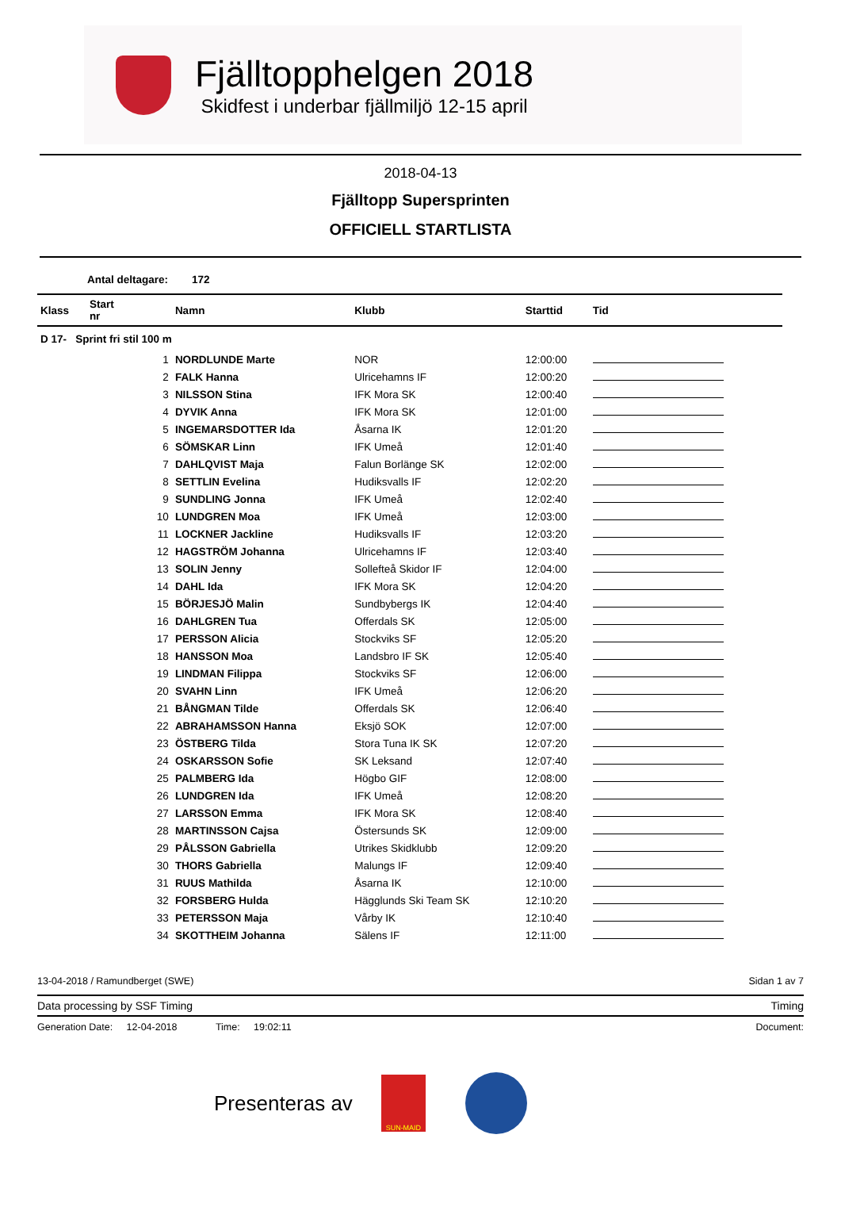Fjälltopphelgen 2018
Skidfest i underbar fjällmiljö 12-15 april
2018-04-13
Fjälltopp Supersprinten
OFFICIELL STARTLISTA
Antal deltagare: 172
| Klass | Start nr | Namn | Klubb | Starttid | Tid |
| --- | --- | --- | --- | --- | --- |
| D 17- Sprint fri stil 100 m | | | | | |
| | 1 | NORDLUNDE Marte | NOR | 12:00:00 | |
| | 2 | FALK Hanna | Ulricehamns IF | 12:00:20 | |
| | 3 | NILSSON Stina | IFK Mora SK | 12:00:40 | |
| | 4 | DYVIK Anna | IFK Mora SK | 12:01:00 | |
| | 5 | INGEMARSDOTTER Ida | Åsarna IK | 12:01:20 | |
| | 6 | SÖMSKAR Linn | IFK Umeå | 12:01:40 | |
| | 7 | DAHLQVIST Maja | Falun Borlänge SK | 12:02:00 | |
| | 8 | SETTLIN Evelina | Hudiksvalls IF | 12:02:20 | |
| | 9 | SUNDLING Jonna | IFK Umeå | 12:02:40 | |
| | 10 | LUNDGREN Moa | IFK Umeå | 12:03:00 | |
| | 11 | LOCKNER Jackline | Hudiksvalls IF | 12:03:20 | |
| | 12 | HAGSTRÖM Johanna | Ulricehamns IF | 12:03:40 | |
| | 13 | SOLIN Jenny | Sollefteå Skidor IF | 12:04:00 | |
| | 14 | DAHL Ida | IFK Mora SK | 12:04:20 | |
| | 15 | BÖRJESJÖ Malin | Sundbybergs IK | 12:04:40 | |
| | 16 | DAHLGREN Tua | Offerdals SK | 12:05:00 | |
| | 17 | PERSSON Alicia | Stockviks SF | 12:05:20 | |
| | 18 | HANSSON Moa | Landsbro IF SK | 12:05:40 | |
| | 19 | LINDMAN Filippa | Stockviks SF | 12:06:00 | |
| | 20 | SVAHN Linn | IFK Umeå | 12:06:20 | |
| | 21 | BÅNGMAN Tilde | Offerdals SK | 12:06:40 | |
| | 22 | ABRAHAMSSON Hanna | Eksjö SOK | 12:07:00 | |
| | 23 | ÖSTBERG Tilda | Stora Tuna IK SK | 12:07:20 | |
| | 24 | OSKARSSON Sofie | SK Leksand | 12:07:40 | |
| | 25 | PALMBERG Ida | Högbo GIF | 12:08:00 | |
| | 26 | LUNDGREN Ida | IFK Umeå | 12:08:20 | |
| | 27 | LARSSON Emma | IFK Mora SK | 12:08:40 | |
| | 28 | MARTINSSON Cajsa | Östersunds SK | 12:09:00 | |
| | 29 | PÅLSSON Gabriella | Utrikes Skidklubb | 12:09:20 | |
| | 30 | THORS Gabriella | Malungs IF | 12:09:40 | |
| | 31 | RUUS Mathilda | Åsarna IK | 12:10:00 | |
| | 32 | FORSBERG Hulda | Hägglunds Ski Team SK | 12:10:20 | |
| | 33 | PETERSSON Maja | Vårby IK | 12:10:40 | |
| | 34 | SKOTTHEIM Johanna | Sälens IF | 12:11:00 | |
13-04-2018 / Ramundberget (SWE) Sidan 1 av 7
Data processing by SSF Timing Timing
Generation Date: 12-04-2018 Time: 19:02:11 Document:
Presenteras av
SUN-MAID